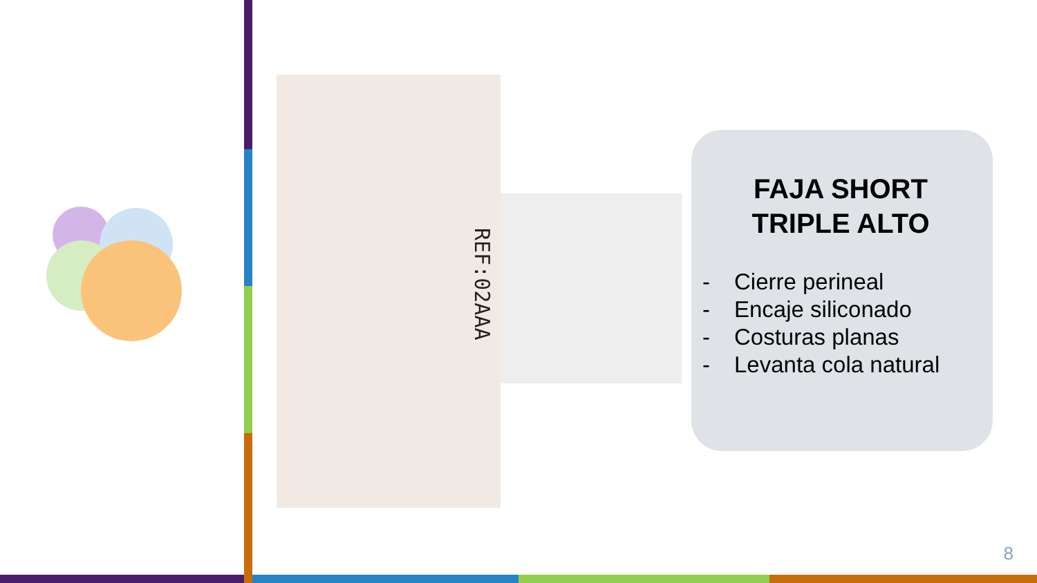REF:02AAA
FAJA SHORT
TRIPLE ALTO
- Cierre perineal
- Encaje siliconado
- Costuras planas
- Levanta cola natural
8